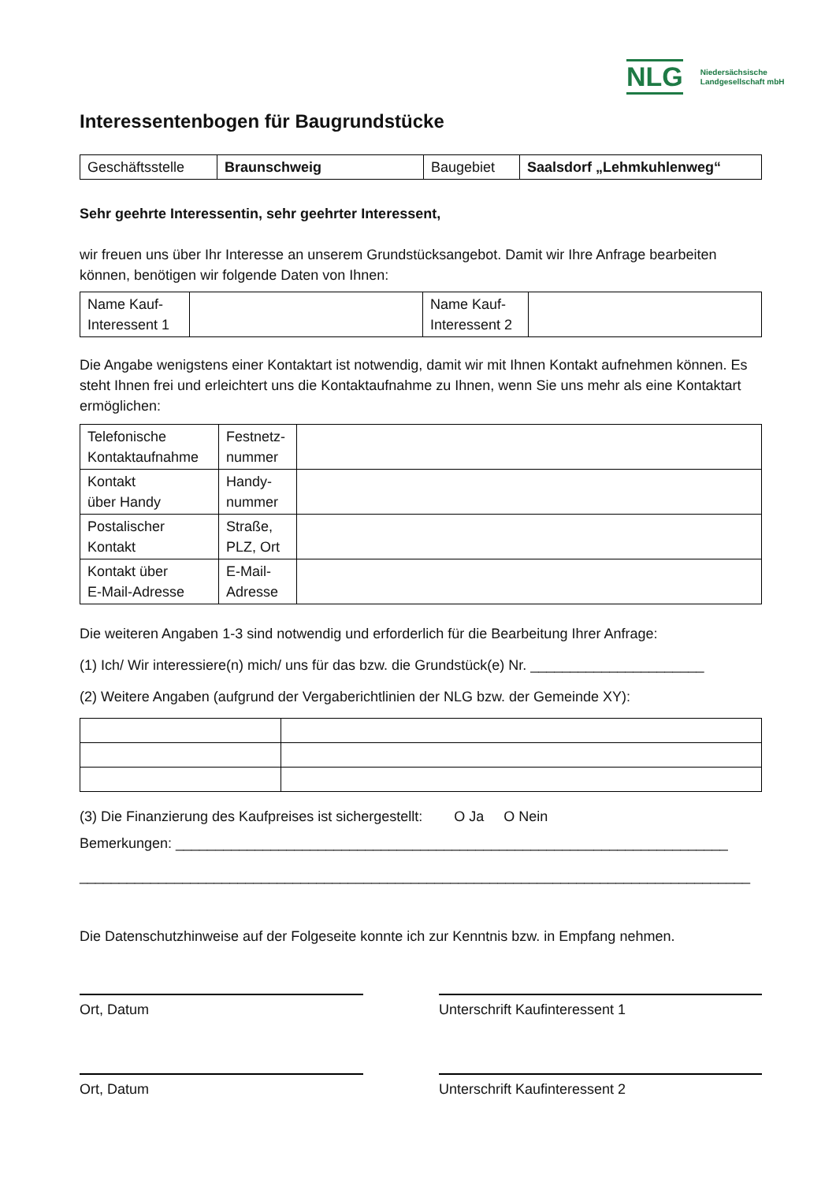NLG Niedersächsische
Landgesellschaft mbH
Interessentenbogen für Baugrundstücke
| Geschäftsstelle | Braunschweig | Baugebiet | Saalsdorf „Lehmkuhlenweg“ |
Sehr geehrte Interessentin, sehr geehrter Interessent,
wir freuen uns über Ihr Interesse an unserem Grundstücksangebot. Damit wir Ihre Anfrage bearbeiten können, benötigen wir folgende Daten von Ihnen:
| Name Kauf- Interessent 1 | | Name Kauf- Interessent 2 | |
Die Angabe wenigstens einer Kontaktart ist notwendig, damit wir mit Ihnen Kontakt aufnehmen können. Es steht Ihnen frei und erleichtert uns die Kontaktaufnahme zu Ihnen, wenn Sie uns mehr als eine Kontaktart ermöglichen:
| Telefonische Kontaktaufnahme | Festnetz- nummer | |
| Kontakt über Handy | Handy- nummer | |
| Postalischer Kontakt | Straße, PLZ, Ort | |
| Kontakt über E-Mail-Adresse | E-Mail- Adresse | |
Die weiteren Angaben 1-3 sind notwendig und erforderlich für die Bearbeitung Ihrer Anfrage:
(1) Ich/ Wir interessiere(n) mich/ uns für das bzw. die Grundstück(e) Nr. ______________________
(2) Weitere Angaben (aufgrund der Vergaberichtlinien der NLG bzw. der Gemeinde XY):
(3) Die Finanzierung des Kaufpreises ist sichergestellt: O Ja O Nein
Bemerkungen: ______________________________________________________________________
_____________________________________________________________________________________
Die Datenschutzhinweise auf der Folgeseite konnte ich zur Kenntnis bzw. in Empfang nehmen.
Ort, Datum Unterschrift Kaufinteressent 1
Ort, Datum Unterschrift Kaufinteressent 2